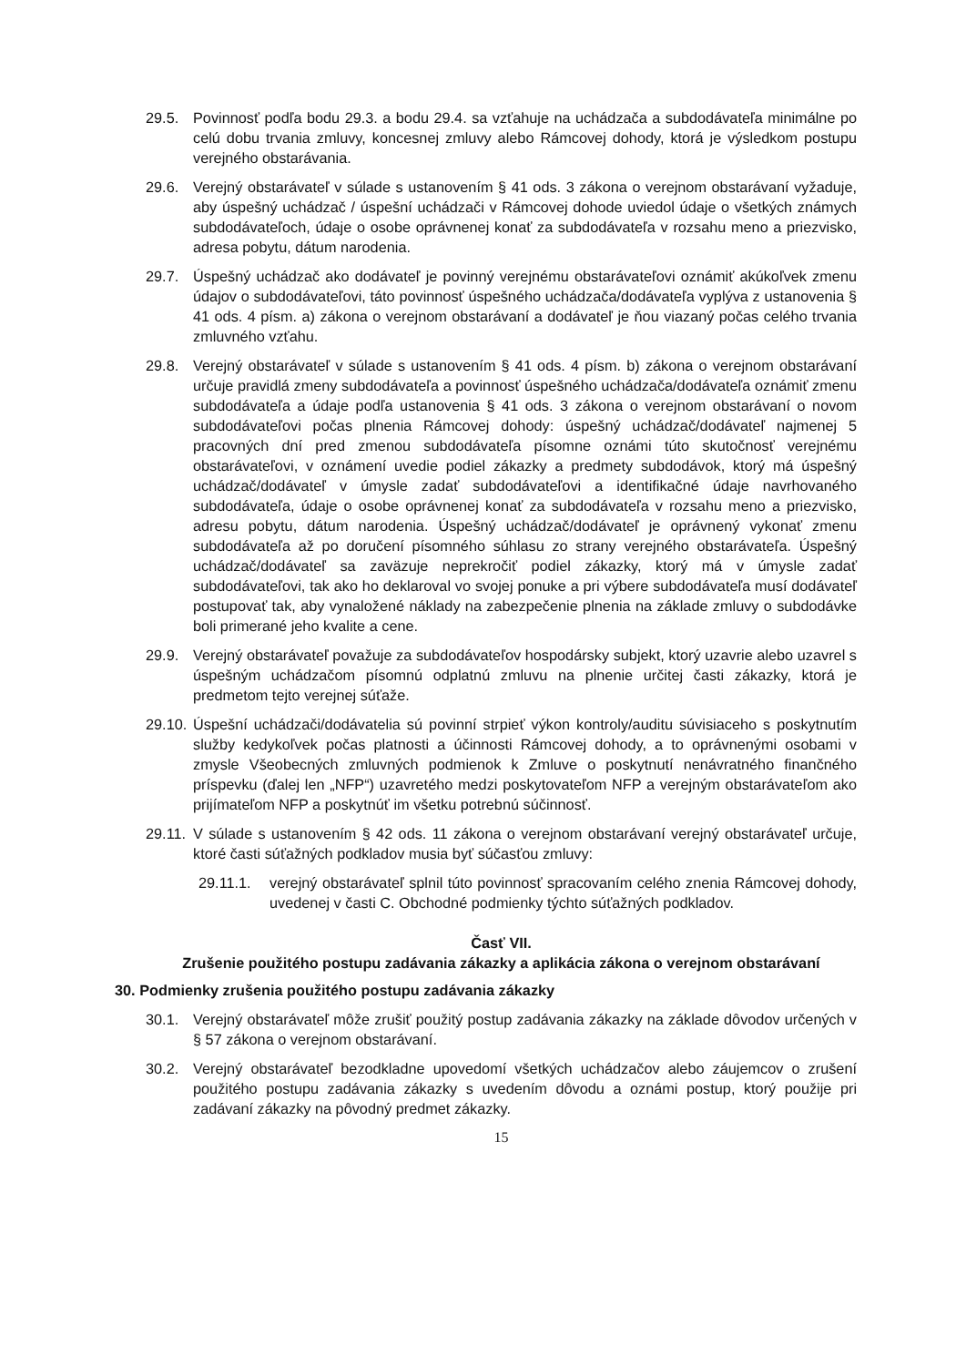29.5. Povinnosť podľa bodu 29.3. a bodu 29.4. sa vzťahuje na uchádzača a subdodávateľa minimálne po celú dobu trvania zmluvy, koncesnej zmluvy alebo Rámcovej dohody, ktorá je výsledkom postupu verejného obstarávania.
29.6. Verejný obstarávateľ v súlade s ustanovením § 41 ods. 3 zákona o verejnom obstarávaní vyžaduje, aby úspešný uchádzač / úspešní uchádzači v Rámcovej dohode uviedol údaje o všetkých známych subdodávateľoch, údaje o osobe oprávnenej konať za subdodávateľa v rozsahu meno a priezvisko, adresa pobytu, dátum narodenia.
29.7. Úspešný uchádzač ako dodávateľ je povinný verejnému obstarávateľovi oznámiť akúkoľvek zmenu údajov o subdodávateľovi, táto povinnosť úspešného uchádzača/dodávateľa vyplýva z ustanovenia § 41 ods. 4 písm. a) zákona o verejnom obstarávaní a dodávateľ je ňou viazaný počas celého trvania zmluvného vzťahu.
29.8. Verejný obstarávateľ v súlade s ustanovením § 41 ods. 4 písm. b) zákona o verejnom obstarávaní určuje pravidlá zmeny subdodávateľa a povinnosť úspešného uchádzača/dodávateľa oznámiť zmenu subdodávateľa a údaje podľa ustanovenia § 41 ods. 3 zákona o verejnom obstarávaní o novom subdodávateľovi počas plnenia Rámcovej dohody: úspešný uchádzač/dodávateľ najmenej 5 pracovných dní pred zmenou subdodávateľa písomne oznámi túto skutočnosť verejnému obstarávateľovi, v oznámení uvedie podiel zákazky a predmety subdodávok, ktorý má úspešný uchádzač/dodávateľ v úmysle zadať subdodávateľovi a identifikačné údaje navrhovaného subdodávateľa, údaje o osobe oprávnenej konať za subdodávateľa v rozsahu meno a priezvisko, adresu pobytu, dátum narodenia. Úspešný uchádzač/dodávateľ je oprávnený vykonať zmenu subdodávateľa až po doručení písomného súhlasu zo strany verejného obstarávateľa. Úspešný uchádzač/dodávateľ sa zaväzuje neprekročiť podiel zákazky, ktorý má v úmysle zadať subdodávateľovi, tak ako ho deklaroval vo svojej ponuke a pri výbere subdodávateľa musí dodávateľ postupovať tak, aby vynaložené náklady na zabezpečenie plnenia na základe zmluvy o subdodávke boli primerané jeho kvalite a cene.
29.9. Verejný obstarávateľ považuje za subdodávateľov hospodársky subjekt, ktorý uzavrie alebo uzavrel s úspešným uchádzačom písomnú odplatnú zmluvu na plnenie určitej časti zákazky, ktorá je predmetom tejto verejnej súťaže.
29.10. Úspešní uchádzači/dodávatelia sú povinní strpieť výkon kontroly/auditu súvisiaceho s poskytnutím služby kedykoľvek počas platnosti a účinnosti Rámcovej dohody, a to oprávnenými osobami v zmysle Všeobecných zmluvných podmienok k Zmluve o poskytnutí nenávratného finančného príspevku (ďalej len „NFP“) uzavretého medzi poskytovateľom NFP a verejným obstarávateľom ako prijímateľom NFP a poskytnúť im všetku potrebnú súčinnosť.
29.11. V súlade s ustanovením § 42 ods. 11 zákona o verejnom obstarávaní verejný obstarávateľ určuje, ktoré časti súťažných podkladov musia byť súčasťou zmluvy:
29.11.1. verejný obstarávateľ splnil túto povinnosť spracovaním celého znenia Rámcovej dohody, uvedenej v časti C. Obchodné podmienky týchto súťažných podkladov.
Časť VII.
Zrušenie použitého postupu zadávania zákazky a aplikácia zákona o verejnom obstarávaní
30. Podmienky zrušenia použitého postupu zadávania zákazky
30.1. Verejný obstarávateľ môže zrušiť použitý postup zadávania zákazky na základe dôvodov určených v § 57 zákona o verejnom obstarávaní.
30.2. Verejný obstarávateľ bezodkladne upovedomí všetkých uchádzačov alebo záujemcov o zrušení použitého postupu zadávania zákazky s uvedením dôvodu a oznámi postup, ktorý použije pri zadávaní zákazky na pôvodný predmet zákazky.
15